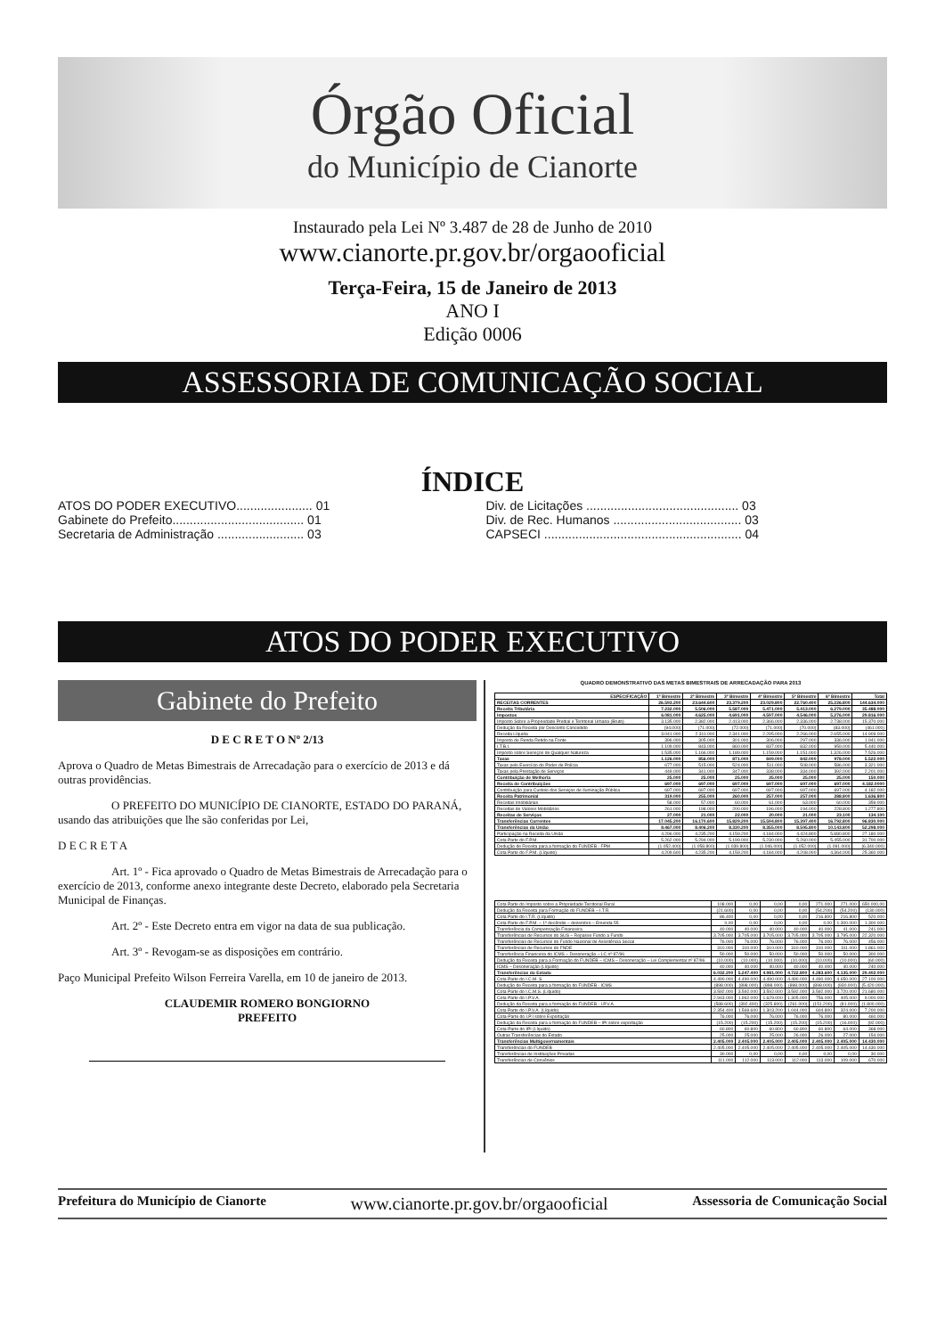Órgão Oficial
do Município de Cianorte
Instaurado pela Lei Nº 3.487 de 28 de Junho de 2010
www.cianorte.pr.gov.br/orgaooficial
Terça-Feira, 15 de Janeiro de 2013
ANO I
Edição 0006
ASSESSORIA DE COMUNICAÇÃO SOCIAL
ÍNDICE
ATOS DO PODER EXECUTIVO...................... 01
Gabinete do Prefeito...................................... 01
Secretaria de Administração ......................... 03
Div. de Licitações ............................................ 03
Div. de Rec. Humanos ..................................... 03
CAPSECI ......................................................... 04
ATOS DO PODER EXECUTIVO
Gabinete do Prefeito
D E C R E T O Nº 2/13
Aprova o Quadro de Metas Bimestrais de Arrecadação para o exercício de 2013 e dá outras providências.
O PREFEITO DO MUNICÍPIO DE CIANORTE, ESTADO DO PARANÁ, usando das atribuições que lhe são conferidas por Lei,
D E C R E T A
Art. 1º - Fica aprovado o Quadro de Metas Bimestrais de Arrecadação para o exercício de 2013, conforme anexo integrante deste Decreto, elaborado pela Secretaria Municipal de Finanças.
Art. 2º - Este Decreto entra em vigor na data de sua publicação.
Art. 3º - Revogam-se as disposições em contrário.
Paço Municipal Prefeito Wilson Ferreira Varella, em 10 de janeiro de 2013.
CLAUDEMIR ROMERO BONGIORNO
PREFEITO
QUADRO DEMONSTRATIVO DAS METAS BIMESTRAIS DE ARRECADAÇÃO PARA 2013
| ESPECIFICAÇÃO | 1º Bimestre | 2º Bimestre | 3º Bimestre | 4º Bimestre | 5º Bimestre | 6º Bimestre | Total |
| --- | --- | --- | --- | --- | --- | --- | --- |
| RECEITAS CORRENTES | 26.593.200 | 23.644.600 | 23.379.200 | 23.029.800 | 22.760.400 | 25.226.800 | 144.634.000 |
| Receita Tributária | 7.232.000 | 5.506.000 | 5.587.000 | 5.471.000 | 5.413.000 | 6.279.000 | 35.488.000 |
| Impostos | 6.081.000 | 4.625.000 | 4.691.000 | 4.597.000 | 4.546.000 | 5.276.000 | 29.816.000 |
| Imposto Sobre a Propriedade Predial e Territorial Urbana (Bruto) | 3.135.000 | 2.382.000 | 2.413.000 | 2.366.000 | 2.336.000 | 2.738.000 | 15.370.000 |
| Dedução da Receita por Desconto Concedido | (94.000) | (71.000) | (72.000) | (71.000) | (70.000) | (83.000) | (461.000) |
| Receita Líquida | 3.041.000 | 2.311.000 | 2.341.000 | 2.295.000 | 2.266.000 | 2.655.000 | 14.909.000 |
| Imposto de Renda Retido na Fonte | 396.000 | 305.000 | 301.000 | 306.000 | 297.000 | 336.000 | 1.941.000 |
| I.T.B.I. | 1.109.000 | 843.000 | 860.000 | 837.000 | 832.000 | 959.000 | 5.440.000 |
| Imposto sobre Serviços de Qualquer Natureza | 1.535.000 | 1.166.000 | 1.189.000 | 1.159.000 | 1.151.000 | 1.326.000 | 7.526.000 |
| Taxas | 1.126.000 | 856.000 | 871.000 | 849.000 | 842.000 | 978.000 | 5.522.000 |
| Taxas pelo Exercício do Poder de Polícia | 677.000 | 515.000 | 524.000 | 511.000 | 508.000 | 586.000 | 3.321.000 |
| Taxas pela Prestação de Serviços | 449.000 | 341.000 | 347.000 | 338.000 | 334.000 | 392.000 | 2.201.000 |
| Contribuição de Melhoria | 25.000 | 25.000 | 25.000 | 25.000 | 25.000 | 25.000 | 150.000 |
| Receita de Contribuições | 697.000 | 697.000 | 697.000 | 697.000 | 697.000 | 697.000 | 4.182.0000 |
| Contribuição para Custeio dos Serviços de Iluminação Pública | 697.000 | 697.000 | 697.000 | 697.000 | 697.000 | 697.000 | 4.182.000 |
| Receita Patrimonial | 319.000 | 255.000 | 260.000 | 257.000 | 257.000 | 288.800 | 1.636.800 |
| Receitas Imobiliárias | 58.000 | 57.000 | 60.000 | 61.000 | 63.000 | 60.000 | 359.000 |
| Receitas de Valores Mobiliários | 261.000 | 198.000 | 200.000 | 196.000 | 194.000 | 228.800 | 1.277.800 |
| Receitas de Serviços | 27.000 | 21.000 | 22.000 | 20.000 | 21.000 | 23.100 | 134.100 |
| Transferências Correntes | 17.045.200 | 16.170.600 | 15.829.200 | 15.594.800 | 15.397.400 | 16.792.800 | 96.830.000 |
| Transferências da União | 8.467.000 | 8.406.200 | 8.330.200 | 8.355.000 | 8.595.800 | 10.143.800 | 52.298.000 |
| Participação na Receita da União | 4.296.000 | 4.235.200 | 4.159.200 | 4.184.000 | 4.424.800 | 5.880.800 | 27.180.000 |
| Cota Parte do F.P.M. | 5.262.000 | 5.294.000 | 5.199.000 | 5.230.000 | 5.260.000 | 5.455.000 | 31.700.000 |
| Dedução de Receita para a formação do FUNDEB - FPM | (1.052.400) | (1.058.800) | (1.039.800) | (1.046.000) | (1.052.000) | (1.091.000) | (6.340.000) |
| Cota Parte do F.P.M. (Líquido) | 4.209.600 | 4.235.200 | 4.159.200 | 4.184.000 | 4.208.000 | 4.364.000 | 25.360.000 |
| Cota Parte do Imposto sobre a Propriedade Territorial Rural | 108.000 | 0,00 | 0,00 | 0,00 | 271.000 | 271.000 | 650.000,00 |
| Dedução da Receita para Formação do FUNDEB – I.T.R. | (21.600) | 0,00 | 0,00 | 0,00 | (54.200) | (54.200) | (130.000) |
| Cota Parte do I.T.R. (Líquido) | 86.400 | 0,00 | 0,00 | 0,00 | 216.800 | 216.800 | 520.000 |
| Cota Parte do F.P.M. – 1º decêndio – dezembro – Emenda 55 | 0,00 | 0,00 | 0,00 | 0,00 | 0,00 | 1.300.000 | 1.300.000 |
| Transferência da Compensação Financeira | 40.000 | 40.000 | 40.000 | 40.000 | 40.000 | 41.000 | 241.000 |
| Transferências de Recursos do SUS – Repasse Fundo a Fundo | 3.705.000 | 3.705.000 | 3.705.000 | 3.705.000 | 3.705.000 | 3.795.000 | 22.320.000 |
| Transferências de Recursos do Fundo Nacional de Assistência Social | 76.000 | 76.000 | 76.000 | 76.000 | 76.000 | 76.000 | 456.000 |
| Transferências de Recursos do FNDE | 310.000 | 310.000 | 310.000 | 310.000 | 310.000 | 311.000 | 1.861.000 |
| Transferência Financeira do ICMS – Desoneração – LC nº 87/96 | 50.000 | 50.000 | 50.000 | 50.000 | 50.000 | 50.000 | 300.000 |
| Dedução da Receita para a Formação do FUNDEB – ICMS – Desoneração – Lei Complementar nº 87/96 | (10.000) | (10.000) | (10.000) | (10.000) | (10.000) | (10.000) | (60.000) |
| ICMS – Desoneração (Líquido) | 40.000 | 40.000 | 40.000 | 40.000 | 40.000 | 40.000 | 240.000 |
| Transferências do Estado | 6.032.200 | 5.247.400 | 4.981.000 | 4.722.800 | 4.283.600 | 4.135.000 | 29.402.000 |
| Cota Parte do I.C.M. S. | 4.490.000 | 4.490.000 | 4.490.000 | 4.490.000 | 4.490.000 | 4.650.000 | 27.100.000 |
| Dedução de Receita para a formação do FUNDEB - ICMS | (898.000) | (898.000) | (898.000) | (898.000) | (898.000) | (930.000) | (5.420.000) |
| Cota Parte do I.C.M.S. (Líquido) | 3.592.000 | 3.592.000 | 3.592.000 | 3.592.000 | 3.592.000 | 3.720.000 | 21.680.000 |
| Cota Parte do I.P.V.A. | 2.943.000 | 1.962.000 | 1.629.000 | 1.305.000 | 756.000 | 405.000 | 9.000.000 |
| Dedução da Receita para a formação do FUNDEB - I.P.V.A. | (588.600) | (392.400) | (325.800) | (261.000) | (151.200) | (81.000) | (1.800.000) |
| Cota Parte do I.P.V.A. (Líquido) | 2.354.400 | 1.569.600 | 1.303.200 | 1.044.000 | 604.800 | 324.000 | 7.200.000 |
| Cota-Parte do I.P.I sobre Exportação | 76.000 | 76.000 | 76.000 | 76.000 | 76.000 | 80.000 | 460.000 |
| Dedução da Receita para a formação do FUNDEB – IPI sobre exportação | (15.200) | (15.200) | (15.200) | (15.200) | (15.200) | (16.000) | (92.000) |
| Cota-Parte do IPI (Líquido) | 60.800 | 60.800 | 60.800 | 60.800 | 60.800 | 64.000 | 368.000 |
| Outras Transferências do Estado | 25.000 | 25.000 | 25.000 | 26.000 | 26.000 | 27.000 | 154.000 |
| Transferências Multigovernamentais | 2.405.000 | 2.405.000 | 2.405.000 | 2.405.000 | 2.405.000 | 2.405.000 | 14.430.000 |
| Transferências do FUNDEB | 2.405.000 | 2.405.000 | 2.405.000 | 2.405.000 | 2.405.000 | 2.405.000 | 14.430.000 |
| Transferências de Instituições Privadas | 30.000 | 0,00 | 0,00 | 0,00 | 0,00 | 0,00 | 30.000 |
| Transferências de Convênios | 111.000 | 112.000 | 113.000 | 112.000 | 113.000 | 109.000 | 670.000 |
Prefeitura do Município de Cianorte www.cianorte.pr.gov.br/orgaooficial Assessoria de Comunicação Social